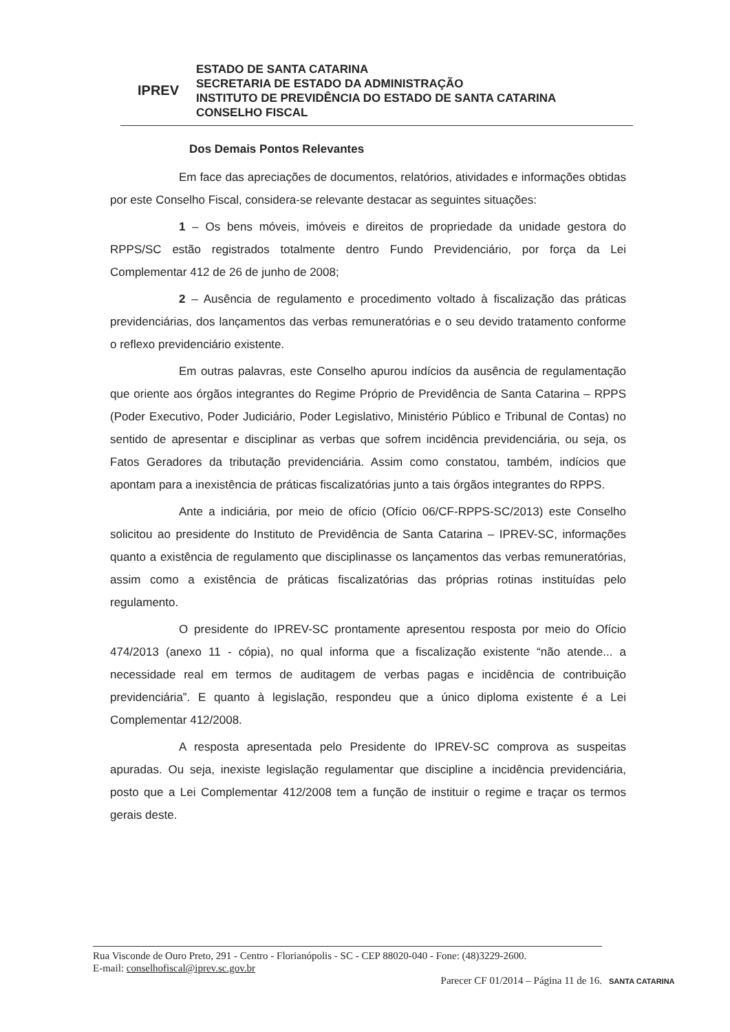IPREV
ESTADO DE SANTA CATARINA
SECRETARIA DE ESTADO DA ADMINISTRAÇÃO
INSTITUTO DE PREVIDÊNCIA DO ESTADO DE SANTA CATARINA
CONSELHO FISCAL
Dos Demais Pontos Relevantes
Em face das apreciações de documentos, relatórios, atividades e informações obtidas por este Conselho Fiscal, considera-se relevante destacar as seguintes situações:
1 – Os bens móveis, imóveis e direitos de propriedade da unidade gestora do RPPS/SC estão registrados totalmente dentro Fundo Previdenciário, por força da Lei Complementar 412 de 26 de junho de 2008;
2 – Ausência de regulamento e procedimento voltado à fiscalização das práticas previdenciárias, dos lançamentos das verbas remuneratórias e o seu devido tratamento conforme o reflexo previdenciário existente.
Em outras palavras, este Conselho apurou indícios da ausência de regulamentação que oriente aos órgãos integrantes do Regime Próprio de Previdência de Santa Catarina – RPPS (Poder Executivo, Poder Judiciário, Poder Legislativo, Ministério Público e Tribunal de Contas) no sentido de apresentar e disciplinar as verbas que sofrem incidência previdenciária, ou seja, os Fatos Geradores da tributação previdenciária. Assim como constatou, também, indícios que apontam para a inexistência de práticas fiscalizatórias junto a tais órgãos integrantes do RPPS.
Ante a indiciária, por meio de ofício (Ofício 06/CF-RPPS-SC/2013) este Conselho solicitou ao presidente do Instituto de Previdência de Santa Catarina – IPREV-SC, informações quanto a existência de regulamento que disciplinasse os lançamentos das verbas remuneratórias, assim como a existência de práticas fiscalizatórias das próprias rotinas instituídas pelo regulamento.
O presidente do IPREV-SC prontamente apresentou resposta por meio do Ofício 474/2013 (anexo 11 - cópia), no qual informa que a fiscalização existente “não atende... a necessidade real em termos de auditagem de verbas pagas e incidência de contribuição previdenciária”. E quanto à legislação, respondeu que a único diploma existente é a Lei Complementar 412/2008.
A resposta apresentada pelo Presidente do IPREV-SC comprova as suspeitas apuradas. Ou seja, inexiste legislação regulamentar que discipline a incidência previdenciária, posto que a Lei Complementar 412/2008 tem a função de instituir o regime e traçar os termos gerais deste.
Rua Visconde de Ouro Preto, 291 - Centro - Florianópolis - SC - CEP 88020-040 - Fone: (48)3229-2600.
E-mail: conselhofiscal@iprev.sc.gov.br
Parecer CF 01/2014 – Página 11 de 16.
SANTA CATARINA